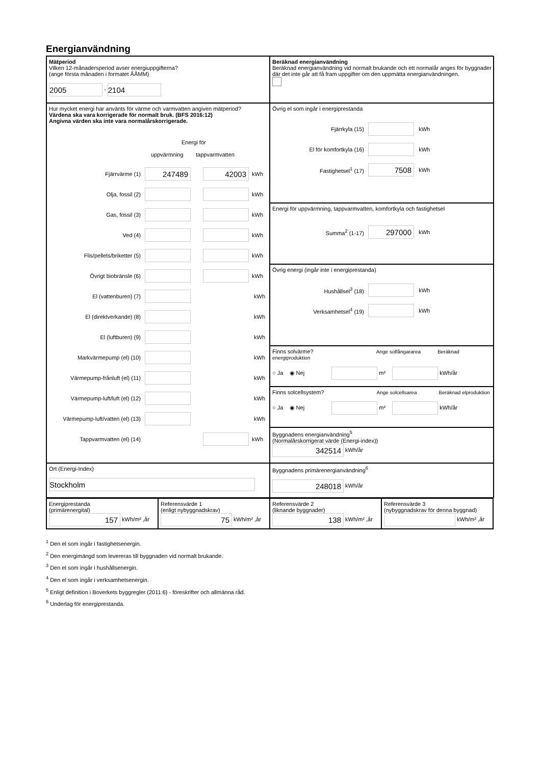Energianvändning
Mätperiod
Vilken 12-månadersperiod avser energiuppgifterna?
(ange första månaden i formatet ÅÅMM)
2005 - 2104
Beräknad energianvändning
Beräknad energianvändning vid normalt brukande och ett normalår anges för byggnader där det inte går att få fram uppgifter om den uppmätta energianvändningen.
Hur mycket energi har använts för värme och varmvatten angiven mätperiod?
Värdena ska vara korrigerade för normalt bruk. (BFS 2016:12)
Angivna värden ska inte vara normalårskorrigerade.
Energi för
uppvärmning tappvarmvatten
Fjärrvärme (1) 247489 42003 kWh
Olja, fossil (2) kWh
Gas, fossil (3) kWh
Ved (4) kWh
Flis/pellets/briketter (5) kWh
Övrigt biobränsle (6) kWh
El (vattenburen) (7) kWh
El (direktverkande) (8) kWh
El (luftburen) (9) kWh
Markvärmepump (el) (10) kWh
Värmepump-frånluft (el) (11) kWh
Värmepump-luft/luft (el) (12) kWh
Värmepump-luft/vatten (el) (13) kWh
Tappvarmvatten (el) (14) kWh
Övrig el som ingår i energiprestanda
Fjärrkyla (15) kWh
El för komfortkyla (16) kWh
Fastighetsel<sup>1</sup> (17) 7508 kWh
Energi för uppvärmning, tappvarmvatten, komfortkyla och fastighetsel
Summa<sup>2</sup> (1-17) 297000 kWh
Övrig energi (ingår inte i energiprestanda)
Hushållsel<sup>3</sup> (18) kWh
Verksamhetsel<sup>4</sup> (19) kWh
Finns solvärme? Ange solfångararea Beräknad energiproduktion
○ Ja ◉ Nej m² kWh/år
Finns solcellsystem? Ange solcellsarea Beräknad elproduktion
○ Ja ◉ Nej m² kWh/år
Byggnadens energianvändning<sup>5</sup>
(Normalårskorrigerat värde (Energi-index))
342514 kWh/år
Ort (Energi-Index)
Stockholm
Byggnadens primärenergianvändning<sup>6</sup>
248018 kWh/år
Energiprestanda
(primärenergital)
157 kWh/m² ,år
Referensvärde 1
(enligt nybyggnadskrav)
75 kWh/m² ,år
Referensvärde 2
(liknande byggnader)
138 kWh/m² ,år
Referensvärde 3
(nybyggnadskrav för denna byggnad)
kWh/m² ,år
<sup>1</sup> Den el som ingår i fastighetsenergin.
<sup>2</sup> Den energimängd som levereras till byggnaden vid normalt brukande.
<sup>3</sup> Den el som ingår i hushållsenergin.
<sup>4</sup> Den el som ingår i verksamhetsenergin.
<sup>5</sup> Enligt definition i Boverkets byggregler (2011:6) - föreskrifter och allmänna råd.
<sup>6</sup> Underlag för energiprestanda.